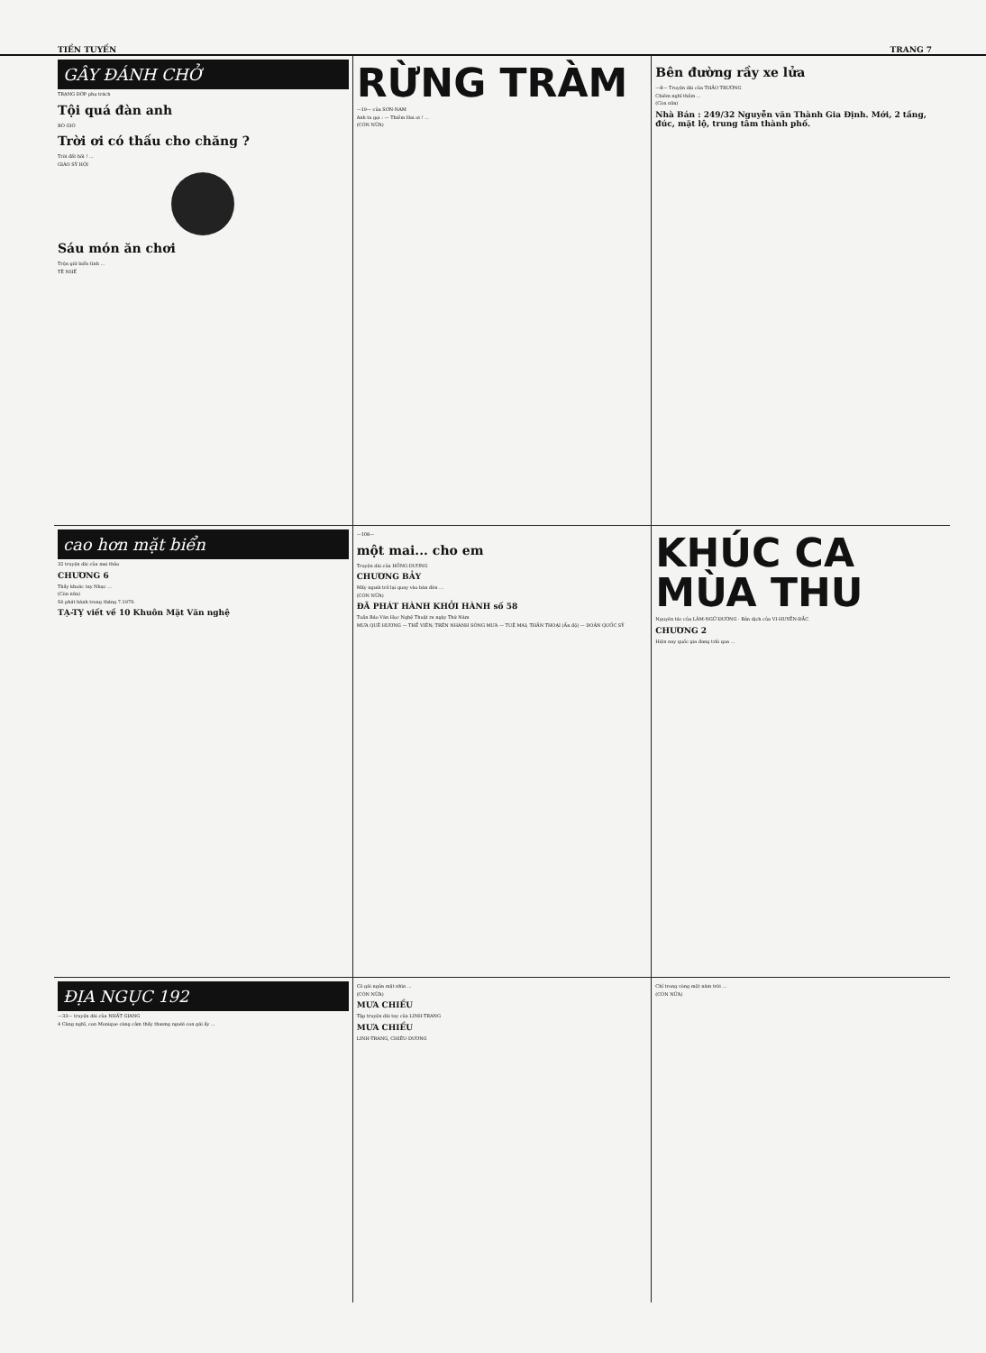TIỀN TUYẾN TRANG 7
GÂY ĐÁNH CHỞ
TRẠNG ĐỚP phụ trách
Tội quá đàn anh
BÒ GIÒ
Trời ơi có thấu cho chăng ?
Trời đất hỡi ! ...
GIÁO SỸ HỘI
Sáu món ăn chơi
Trộn giữ biển tình ...
TÊ NHẾ
RỪNG TRÀM
—19— của SƠN-NAM
Anh ta gọi : — Thiềm Hai ơi ! ...
(CÒN NỮA)
Bên đường rầy xe lửa
—8— Truyện dài của THẢO TRƯỜNG
Chiêm nghĩ thầm ...
(Còn nữa)
Nhà Bán : 249/32 Nguyễn văn Thành Gia Định. Mới, 2 tầng, đúc, mặt lộ, trung tâm thành phố.
cao hơn mặt biển
32 truyện dài của mai thảo
CHƯƠNG 6
Thầy khoác tay Nhạc ...
(Còn nữa)
Sẽ phát hành trong tháng 7.1970.
TẠ-TỴ viết về 10 Khuôn Mặt Văn nghệ
—108—
một mai... cho em
Truyện dài của HỒNG-DƯƠNG
CHƯƠNG BẢY
Mấy người trở lại quay vào bàn đèn ...
(CÒN NỮA)
ĐÃ PHÁT HÀNH KHỞI HÀNH số 58
Tuần Báo Văn Học Nghệ Thuật ra ngày Thứ Năm
MƯA QUÊ HƯƠNG — THẾ VIÊN; TRÊN NHÁNH SÔNG MƯA — TUỆ MAI; THẦN THOẠI (Ấn độ) — DOÃN QUỐC SỸ
KHÚC CA MÙA THU
Nguyên tác của LÂM-NGỮ-ĐƯỜNG · Bản dịch của VI-HUYỀN-ĐẮC
CHƯƠNG 2
Hiện nay quốc gia đang trải qua ...
ĐỊA NGỤC 192
—33— truyện dài của NHẤT GIANG
4 Càng nghĩ, con Monique càng cảm thấy thương người con gái ấy ...
Cô gái ngửa mặt nhìn ...
(CÒN NỮA)
MƯA CHIỀU
Tập truyện dài tay của LINH-TRANG
MƯA CHIỀU
LINH-TRANG, CHIÊU-DƯƠNG
Chỉ trong vòng một năm trời ...
(CÒN NỮA)